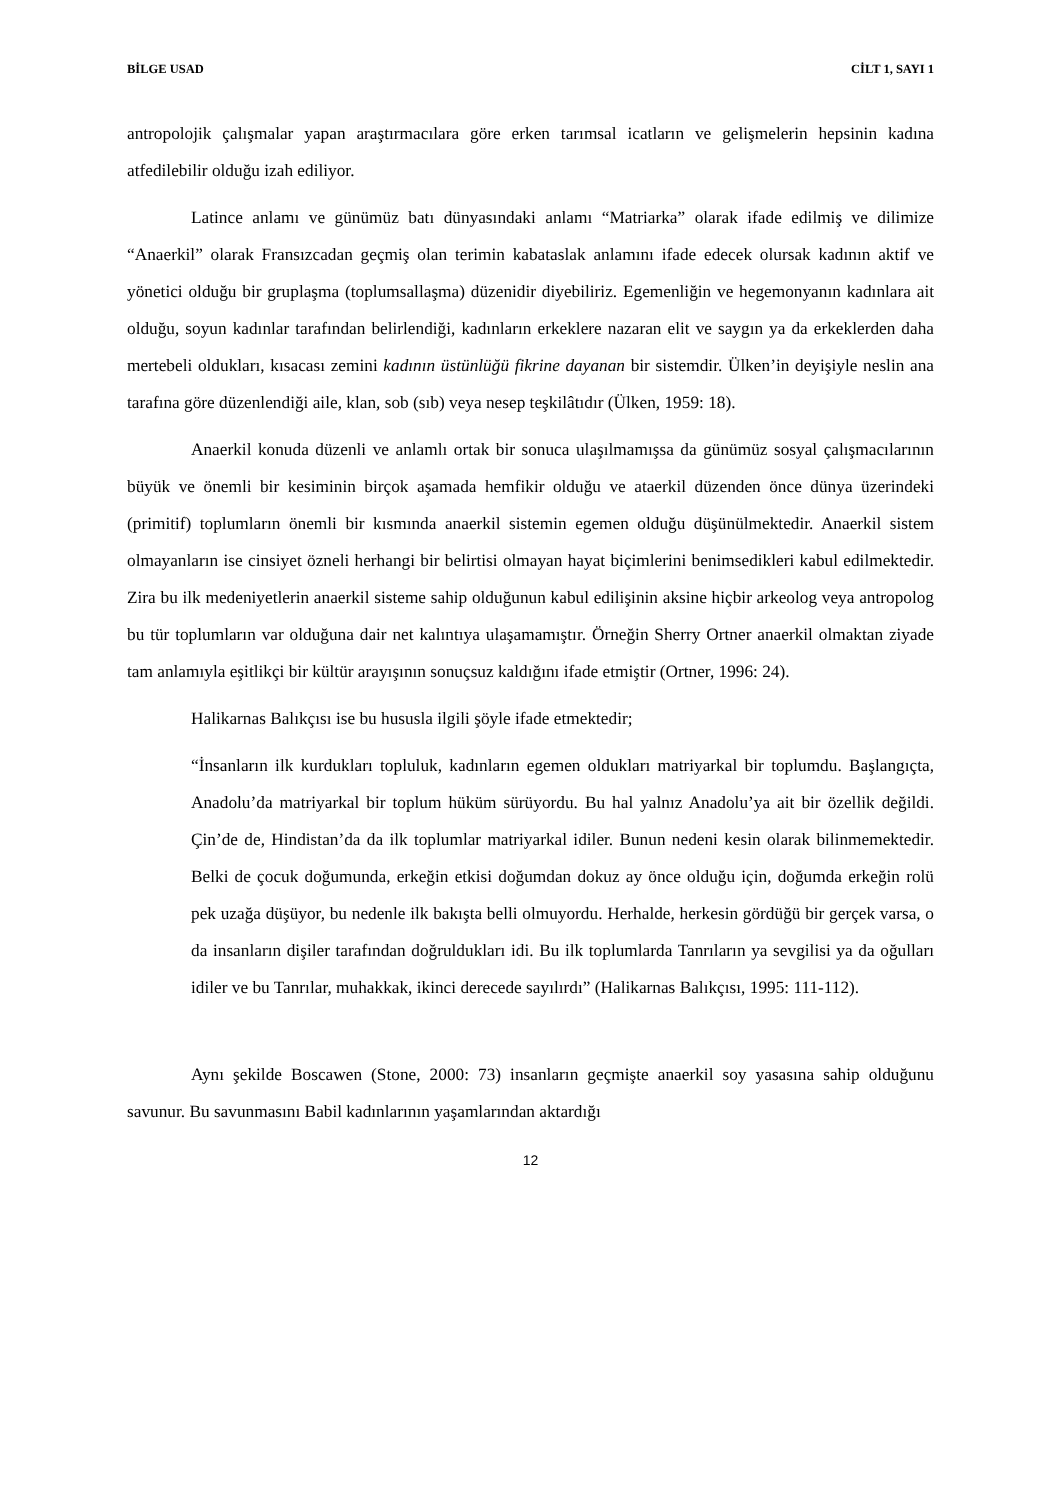BİLGE USAD CİLT 1, SAYI 1
antropolojik çalışmalar yapan araştırmacılara göre erken tarımsal icatların ve gelişmelerin hepsinin kadına atfedilebilir olduğu izah ediliyor.
Latince anlamı ve günümüz batı dünyasındaki anlamı “Matriarka” olarak ifade edilmiş ve dilimize “Anaerkil” olarak Fransızcadan geçmiş olan terimin kabataslak anlamını ifade edecek olursak kadının aktif ve yönetici olduğu bir gruplaşma (toplumsallaşma) düzenidir diyebiliriz. Egemenliğin ve hegemonyanın kadınlara ait olduğu, soyun kadınlar tarafından belirlendiği, kadınların erkeklere nazaran elit ve saygın ya da erkeklerden daha mertebeli oldukları, kısacası zemini kadının üstünlüğü fikrine dayanan bir sistemdir. Ülken’in deyişiyle neslin ana tarafına göre düzenlendiği aile, klan, sob (sıb) veya nesep teşkilâtıdır (Ülken, 1959: 18).
Anaerkil konuda düzenli ve anlamlı ortak bir sonuca ulaşılmamışsa da günümüz sosyal çalışmacılarının büyük ve önemli bir kesiminin birçok aşamada hemfikir olduğu ve ataerkil düzenden önce dünya üzerindeki (primitif) toplumların önemli bir kısmında anaerkil sistemin egemen olduğu düşünülmektedir. Anaerkil sistem olmayanların ise cinsiyet özneli herhangi bir belirtisi olmayan hayat biçimlerini benimsedikleri kabul edilmektedir. Zira bu ilk medeniyetlerin anaerkil sisteme sahip olduğunun kabul edilişinin aksine hiçbir arkeolog veya antropolog bu tür toplumların var olduğuna dair net kalıntıya ulaşamamıştır. Örneğin Sherry Ortner anaerkil olmaktan ziyade tam anlamıyla eşitlikçi bir kültür arayışının sonuçsuz kaldığını ifade etmiştir (Ortner, 1996: 24).
Halikarnas Balıkçısı ise bu hususla ilgili şöyle ifade etmektedir;
“İnsanların ilk kurdukları topluluk, kadınların egemen oldukları matriyarkal bir toplumdu. Başlangıçta, Anadolu’da matriyarkal bir toplum hüküm sürüyordu. Bu hal yalnız Anadolu’ya ait bir özellik değildi. Çin’de de, Hindistan’da da ilk toplumlar matriyarkal idiler. Bunun nedeni kesin olarak bilinmemektedir. Belki de çocuk doğumunda, erkeğin etkisi doğumdan dokuz ay önce olduğu için, doğumda erkeğin rolü pek uzağa düşüyor, bu nedenle ilk bakışta belli olmuyordu. Herhalde, herkesin gördüğü bir gerçek varsa, o da insanların dişiler tarafından doğruldukları idi. Bu ilk toplumlarda Tanrıların ya sevgilisi ya da oğulları idiler ve bu Tanrılar, muhakkak, ikinci derecede sayılırdı” (Halikarnas Balıkçısı, 1995: 111-112).
Aynı şekilde Boscawen (Stone, 2000: 73) insanların geçmişte anaerkil soy yasasına sahip olduğunu savunur. Bu savunmasını Babil kadınlarının yaşamlarından aktardığı
12